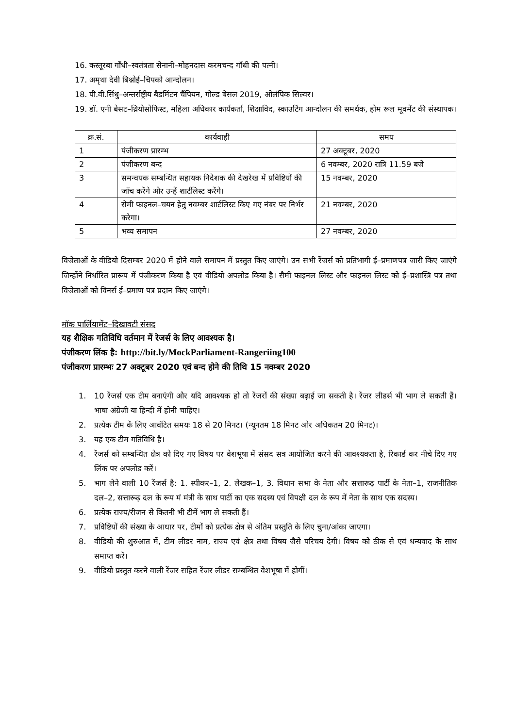16. कस्तूरबा गाँधी–स्वतंत्रता सेनानी–मोहनदास करमचन्द गाँधी की पत्नी।
17. अमृथा देवी बिश्नोई–चिपको आन्दोलन।
18. पी.वी.सिंधु–अन्तर्राष्ट्रीय बैडमिंटन चैंपियन, गोल्ड बेसल 2019, ओलंपिक सिल्वर।
19. डॉ. एनी बेसट–थ्रियोसोफिस्ट, महिला अधिकार कार्यकर्ता, शिक्षाविद, स्काउटिंग आन्दोलन की समर्थक, होम रूल मूवमेंट की संस्थापक।
| क्र.सं. | कार्यवाही | समय |
| --- | --- | --- |
| 1 | पंजीकरण प्रारम्भ | 27 अक्टूबर, 2020 |
| 2 | पंजीकरण बन्द | 6 नवम्बर, 2020 रात्रि 11.59 बजे |
| 3 | समन्वयक सम्बन्धित सहायक निदेशक की देखरेख में प्रविष्टियों की जाँच करेंगे और उन्हें शार्टलिस्ट करेंगे। | 15 नवम्बर, 2020 |
| 4 | सेमी फाइनल–चयन हेतु नवम्बर शार्टलिस्ट किए गए नंबर पर निर्भर करेगा। | 21 नवम्बर, 2020 |
| 5 | भव्य समापन | 27 नवम्बर, 2020 |
विजेताओं के वीडियो दिसम्बर 2020 में होने वाले समापन में प्रस्तुत किए जाएंगे। उन सभी रेंजर्स को प्रतिभागी ई–प्रमाणपत्र जारी किए जाएंगे जिन्होंने निर्धारित प्रारूप में पंजीकरण किया है एवं वीडियो अपलोड किया है। सैमी फाइनल लिस्ट और फाइनल लिस्ट को ई–प्रशास्त्रि पत्र तथा विजेताओं को विनर्स ई–प्रमाण पत्र प्रदान किए जाएंगे।
मॉक पार्लियामेंट–दिखावटी संसद
यह शैक्षिक गतिविधि वर्तमान में रेजर्स के लिए आवश्यक है।
पंजीकरण लिंक है: http://bit.ly/MockParliament-Rangeriing100
पंजीकरण प्रारम्भः 27 अक्टूबर 2020 एवं बन्द होने की तिथि 15 नवम्बर 2020
1. 10 रेंजर्स एक टीम बनाएंगी और यदि आवश्यक हो तो रेंजरों की संख्या बढ़ाई जा सकती है। रेंजर लीडर्स भी भाग ले सकती हैं। भाषा अंग्रेजी या हिन्दी में होनी चाहिए।
2. प्रत्येक टीम कें लिए आवंटित समयः 18 से 20 मिनट। (न्यूनतम 18 मिनट ओर अधिकतम 20 मिनट)।
3. यह एक टीम गतिविधि है।
4. रेंजर्स को सम्बन्धित क्षेत्र को दिए गए विषय पर वेशभूषा में संसद सत्र आयोजित करने की आवश्यकता है, रिकार्ड कर नीचे दिए गए लिंक पर अपलोड करें।
5. भाग लेने वाली 10 रेंजर्स है: 1. स्पीकर–1, 2. लेखक–1, 3. विधान सभा के नेता और सत्तारूढ़ पार्टी के नेता–1, राजनीतिक दल–2, सत्तारूढ़ दल के रूप मं मंत्री के साथ पार्टी का एक सदस्य एवं विपक्षी दल के रूप में नेता के साथ एक सदस्य।
6. प्रत्येक राज्य/रीजन से कितनी भी टीमें भाग ले सकती हैं।
7. प्रविष्टियों की संख्या के आधार पर, टीमों को प्रत्येक क्षेत्र से अंतिम प्रस्तुति के लिए चुना/आंका जाएगा।
8. वीडियो की शुरुआत में, टीम लीडर नाम, राज्य एवं क्षेत्र तथा विषय जैसे परिचय देगी। विषय को ठीक से एवं धन्यवाद के साथ समाप्त करें।
9. वीडियो प्रस्तुत करने वाली रेंजर सहित रेंजर लीडर सम्बन्धित वेशभूषा में होगीं।